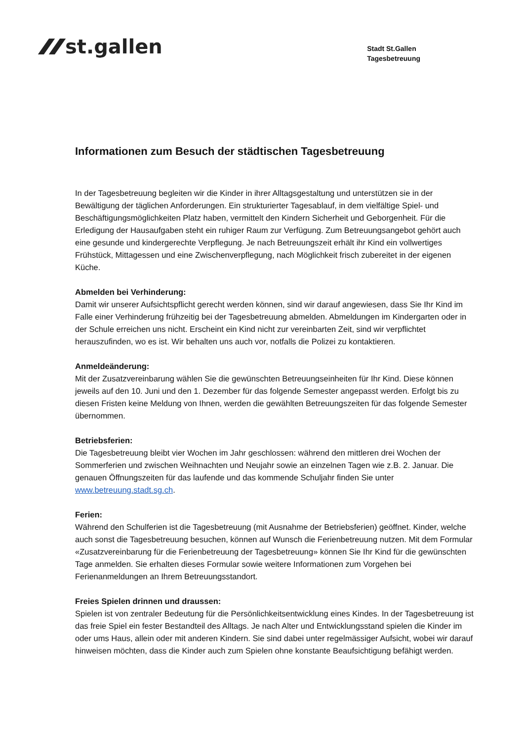st.gallen
Stadt St.Gallen
Tagesbetreuung
Informationen zum Besuch der städtischen Tagesbetreuung
In der Tagesbetreuung begleiten wir die Kinder in ihrer Alltagsgestaltung und unterstützen sie in der Bewältigung der täglichen Anforderungen. Ein strukturierter Tagesablauf, in dem vielfältige Spiel- und Beschäftigungsmöglichkeiten Platz haben, vermittelt den Kindern Sicherheit und Geborgenheit. Für die Erledigung der Hausaufgaben steht ein ruhiger Raum zur Verfügung. Zum Betreuungsangebot gehört auch eine gesunde und kindergerechte Verpflegung. Je nach Betreuungszeit erhält ihr Kind ein vollwertiges Frühstück, Mittagessen und eine Zwischenverpflegung, nach Möglichkeit frisch zubereitet in der eigenen Küche.
Abmelden bei Verhinderung:
Damit wir unserer Aufsichtspflicht gerecht werden können, sind wir darauf angewiesen, dass Sie Ihr Kind im Falle einer Verhinderung frühzeitig bei der Tagesbetreuung abmelden. Abmeldungen im Kindergarten oder in der Schule erreichen uns nicht. Erscheint ein Kind nicht zur vereinbarten Zeit, sind wir verpflichtet herauszufinden, wo es ist. Wir behalten uns auch vor, notfalls die Polizei zu kontaktieren.
Anmeldeänderung:
Mit der Zusatzvereinbarung wählen Sie die gewünschten Betreuungseinheiten für Ihr Kind. Diese können jeweils auf den 10. Juni und den 1. Dezember für das folgende Semester angepasst werden. Erfolgt bis zu diesen Fristen keine Meldung von Ihnen, werden die gewählten Betreuungszeiten für das folgende Semester übernommen.
Betriebsferien:
Die Tagesbetreuung bleibt vier Wochen im Jahr geschlossen: während den mittleren drei Wochen der Sommerferien und zwischen Weihnachten und Neujahr sowie an einzelnen Tagen wie z.B. 2. Januar. Die genauen Öffnungszeiten für das laufende und das kommende Schuljahr finden Sie unter www.betreuung.stadt.sg.ch.
Ferien:
Während den Schulferien ist die Tagesbetreuung (mit Ausnahme der Betriebsferien) geöffnet. Kinder, welche auch sonst die Tagesbetreuung besuchen, können auf Wunsch die Ferienbetreuung nutzen. Mit dem Formular «Zusatzvereinbarung für die Ferienbetreuung der Tagesbetreuung» können Sie Ihr Kind für die gewünschten Tage anmelden. Sie erhalten dieses Formular sowie weitere Informationen zum Vorgehen bei Ferienanmeldungen an Ihrem Betreuungsstandort.
Freies Spielen drinnen und draussen:
Spielen ist von zentraler Bedeutung für die Persönlichkeitsentwicklung eines Kindes. In der Tagesbetreuung ist das freie Spiel ein fester Bestandteil des Alltags. Je nach Alter und Entwicklungsstand spielen die Kinder im oder ums Haus, allein oder mit anderen Kindern. Sie sind dabei unter regelmässiger Aufsicht, wobei wir darauf hinweisen möchten, dass die Kinder auch zum Spielen ohne konstante Beaufsichtigung befähigt werden.